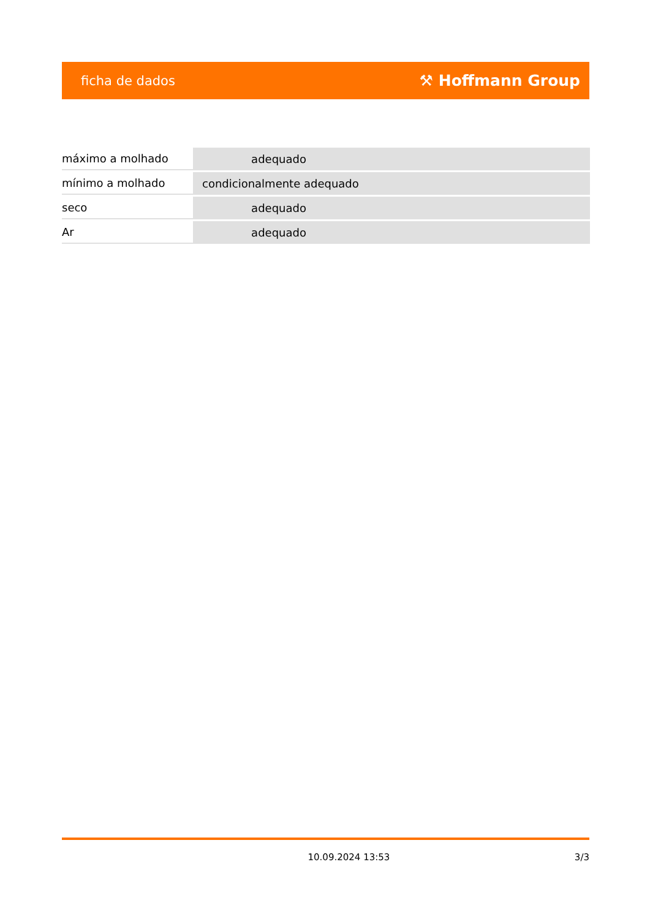ficha de dados ⚒ Hoffmann Group
| máximo a molhado | adequado |
| mínimo a molhado | condicionalmente adequado |
| seco | adequado |
| Ar | adequado |
10.09.2024 13:53 3/3